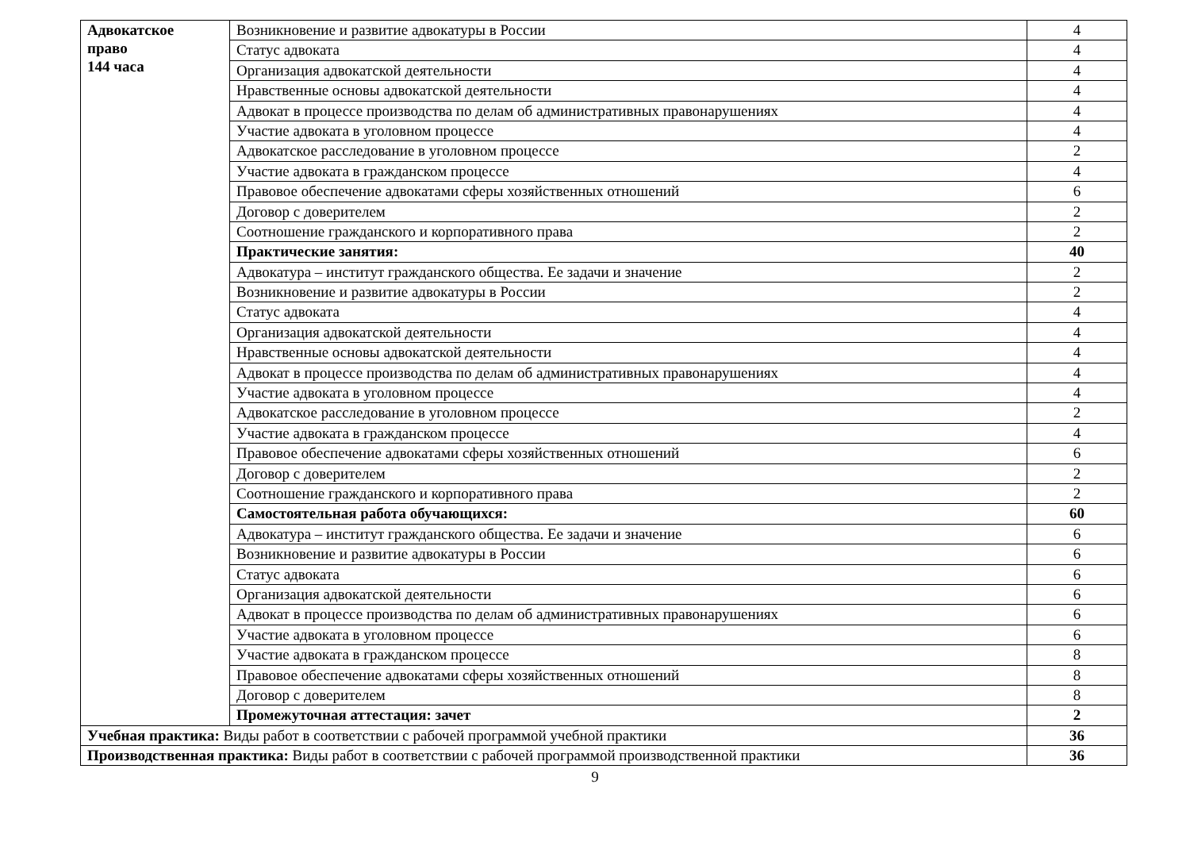| Адвокатское право 144 часа | Возникновение и развитие адвокатуры в России | 4 |
| | Статус адвоката | 4 |
| | Организация адвокатской деятельности | 4 |
| | Нравственные основы адвокатской деятельности | 4 |
| | Адвокат в процессе производства по делам об административных правонарушениях | 4 |
| | Участие адвоката в уголовном процессе | 4 |
| | Адвокатское расследование в уголовном процессе | 2 |
| | Участие адвоката в гражданском процессе | 4 |
| | Правовое обеспечение адвокатами сферы хозяйственных отношений | 6 |
| | Договор с доверителем | 2 |
| | Соотношение гражданского и корпоративного права | 2 |
| | Практические занятия: | 40 |
| | Адвокатура – институт гражданского общества. Ее задачи и значение | 2 |
| | Возникновение и развитие адвокатуры в России | 2 |
| | Статус адвоката | 4 |
| | Организация адвокатской деятельности | 4 |
| | Нравственные основы адвокатской деятельности | 4 |
| | Адвокат в процессе производства по делам об административных правонарушениях | 4 |
| | Участие адвоката в уголовном процессе | 4 |
| | Адвокатское расследование в уголовном процессе | 2 |
| | Участие адвоката в гражданском процессе | 4 |
| | Правовое обеспечение адвокатами сферы хозяйственных отношений | 6 |
| | Договор с доверителем | 2 |
| | Соотношение гражданского и корпоративного права | 2 |
| | Самостоятельная работа обучающихся: | 60 |
| | Адвокатура – институт гражданского общества. Ее задачи и значение | 6 |
| | Возникновение и развитие адвокатуры в России | 6 |
| | Статус адвоката | 6 |
| | Организация адвокатской деятельности | 6 |
| | Адвокат в процессе производства по делам об административных правонарушениях | 6 |
| | Участие адвоката в уголовном процессе | 6 |
| | Участие адвоката в гражданском процессе | 8 |
| | Правовое обеспечение адвокатами сферы хозяйственных отношений | 8 |
| | Договор с доверителем | 8 |
| | Промежуточная аттестация: зачет | 2 |
| Учебная практика: Виды работ в соответствии с рабочей программой учебной практики | | 36 |
| Производственная практика: Виды работ в соответствии с рабочей программой производственной практики | | 36 |
9